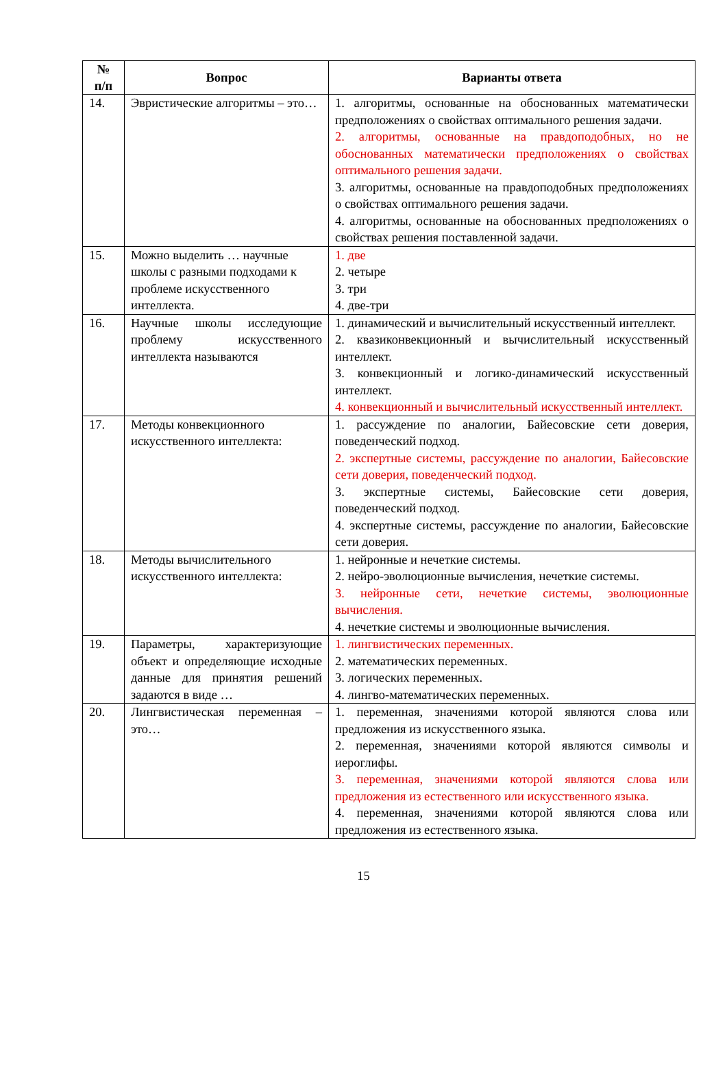| № п/п | Вопрос | Варианты ответа |
| --- | --- | --- |
| 14. | Эвристические алгоритмы – это… | 1. алгоритмы, основанные на обоснованных математически предположениях о свойствах оптимального решения задачи. 2. алгоритмы, основанные на правдоподобных, но не обоснованных математически предположениях о свойствах оптимального решения задачи. 3. алгоритмы, основанные на правдоподобных предположениях о свойствах оптимального решения задачи. 4. алгоритмы, основанные на обоснованных предположениях о свойствах решения поставленной задачи. |
| 15. | Можно выделить … научные школы с разными подходами к проблеме искусственного интеллекта. | 1. две 2. четыре 3. три 4. две-три |
| 16. | Научные школы исследующие проблему искусственного интеллекта называются | 1. динамический и вычислительный искусственный интеллект. 2. квазиконвекционный и вычислительный искусственный интеллект. 3. конвекционный и логико-динамический искусственный интеллект. 4. конвекционный и вычислительный искусственный интеллект. |
| 17. | Методы конвекционного искусственного интеллекта: | 1. рассуждение по аналогии, Байесовские сети доверия, поведенческий подход. 2. экспертные системы, рассуждение по аналогии, Байесовские сети доверия, поведенческий подход. 3. экспертные системы, Байесовские сети доверия, поведенческий подход. 4. экспертные системы, рассуждение по аналогии, Байесовские сети доверия. |
| 18. | Методы вычислительного искусственного интеллекта: | 1. нейронные и нечеткие системы. 2. нейро-эволюционные вычисления, нечеткие системы. 3. нейронные сети, нечеткие системы, эволюционные вычисления. 4. нечеткие системы и эволюционные вычисления. |
| 19. | Параметры, характеризующие объект и определяющие исходные данные для принятия решений задаются в виде … | 1. лингвистических переменных. 2. математических переменных. 3. логических переменных. 4. лингво-математических переменных. |
| 20. | Лингвистическая переменная – это… | 1. переменная, значениями которой являются слова или предложения из искусственного языка. 2. переменная, значениями которой являются символы и иероглифы. 3. переменная, значениями которой являются слова или предложения из естественного или искусственного языка. 4. переменная, значениями которой являются слова или предложения из естественного языка. |
15